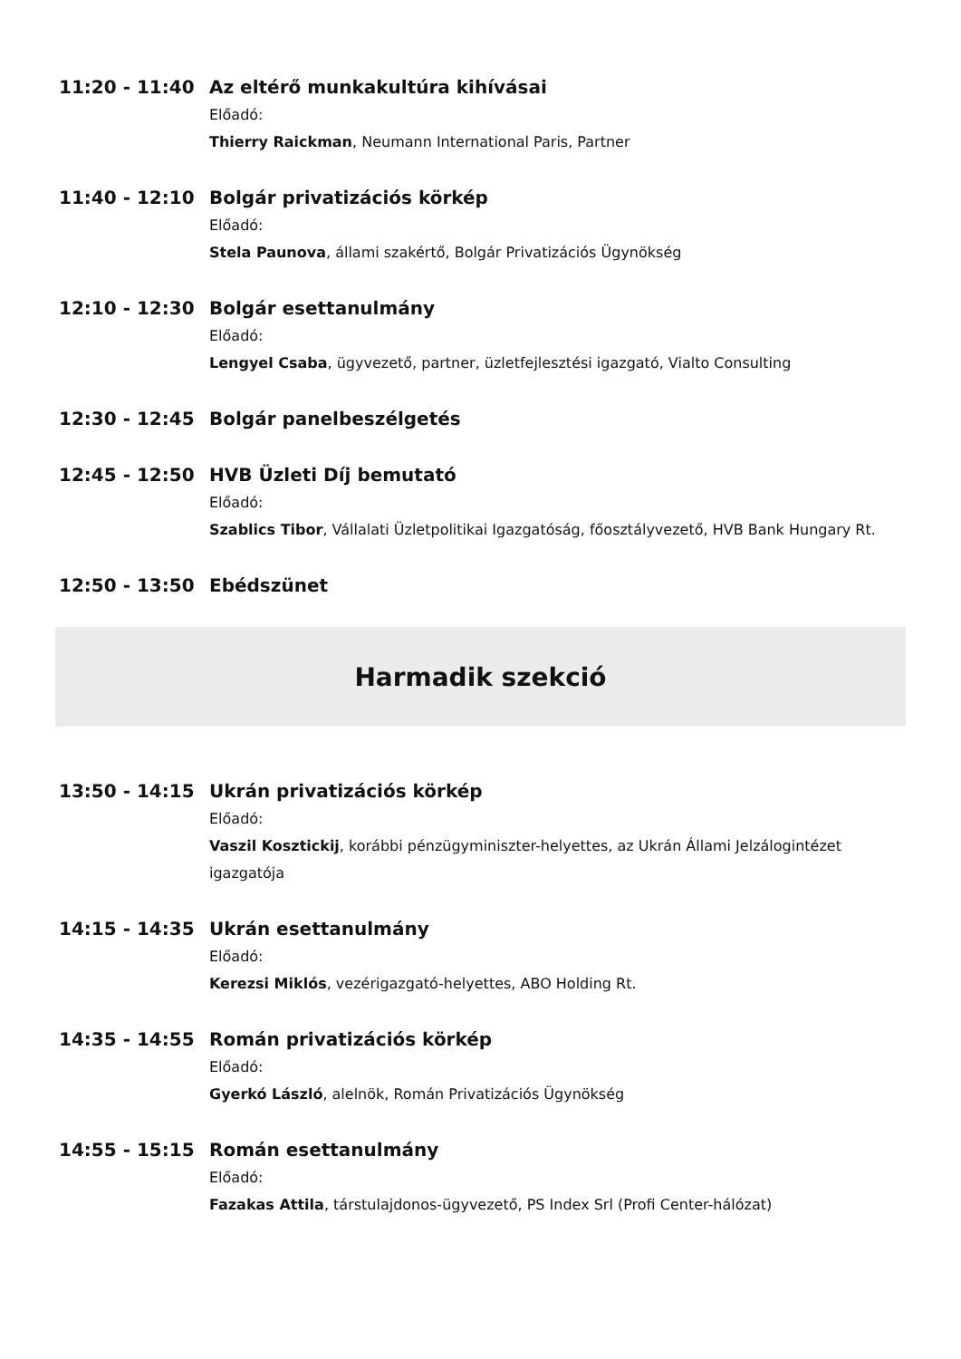11:20 - 11:40
Az eltérő munkakultúra kihívásai
Előadó:
Thierry Raickman, Neumann International Paris, Partner
11:40 - 12:10
Bolgár privatizációs körkép
Előadó:
Stela Paunova, állami szakértő, Bolgár Privatizációs Ügynökség
12:10 - 12:30
Bolgár esettanulmány
Előadó:
Lengyel Csaba, ügyvezető, partner, üzletfejlesztési igazgató, Vialto Consulting
12:30 - 12:45
Bolgár panelbeszélgetés
12:45 - 12:50
HVB Üzleti Díj bemutató
Előadó:
Szablics Tibor, Vállalati Üzletpolitikai Igazgatóság, főosztályvezető, HVB Bank Hungary Rt.
12:50 - 13:50
Ebédszünet
Harmadik szekció
13:50 - 14:15
Ukrán privatizációs körkép
Előadó:
Vaszil Kosztickij, korábbi pénzügyminiszter-helyettes, az Ukrán Állami Jelzálogintézet igazgatója
14:15 - 14:35
Ukrán esettanulmány
Előadó:
Kerezsi Miklós, vezérigazgató-helyettes, ABO Holding Rt.
14:35 - 14:55
Román privatizációs körkép
Előadó:
Gyerkó László, alelnök, Román Privatizációs Ügynökség
14:55 - 15:15
Román esettanulmány
Előadó:
Fazakas Attila, társtulajdonos-ügyvezető, PS Index Srl (Profi Center-hálózat)